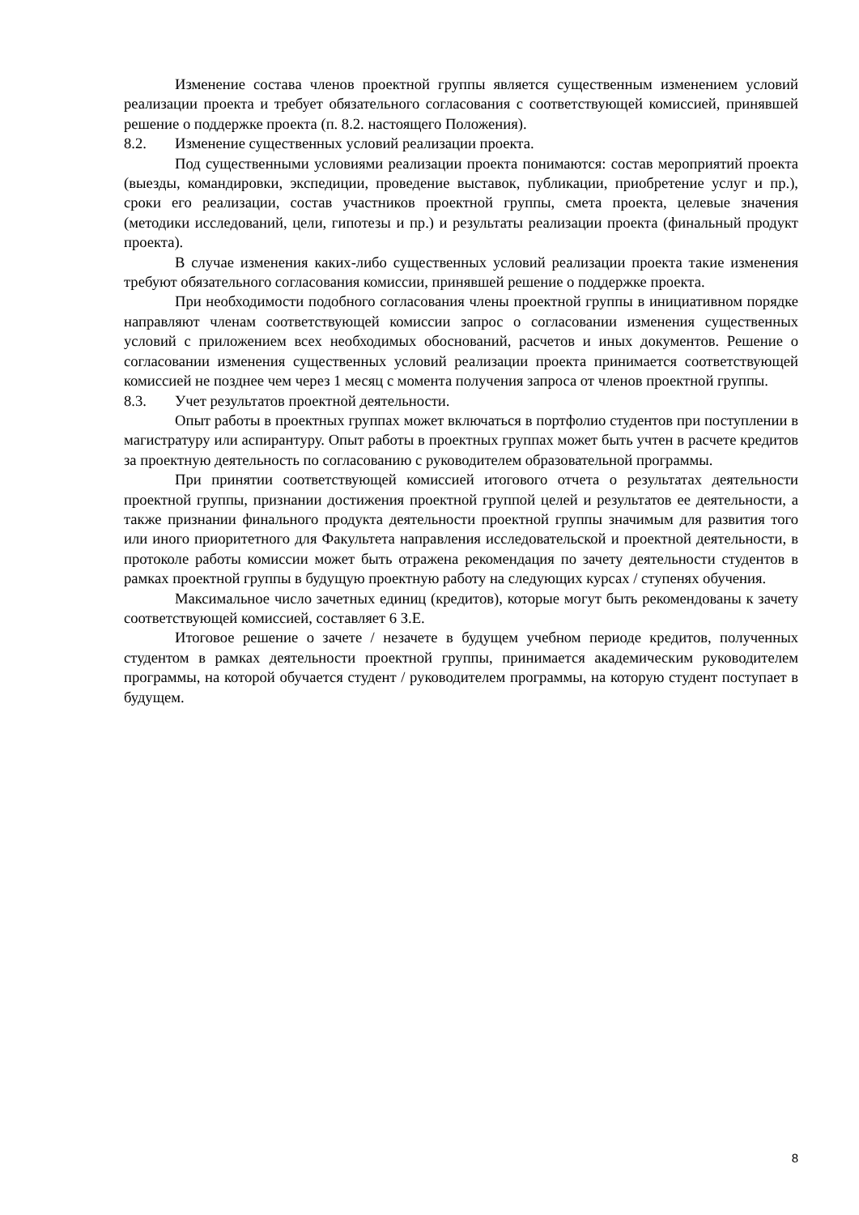Изменение состава членов проектной группы является существенным изменением условий реализации проекта и требует обязательного согласования с соответствующей комиссией, принявшей решение о поддержке проекта (п. 8.2. настоящего Положения).
8.2. Изменение существенных условий реализации проекта.
Под существенными условиями реализации проекта понимаются: состав мероприятий проекта (выезды, командировки, экспедиции, проведение выставок, публикации, приобретение услуг и пр.), сроки его реализации, состав участников проектной группы, смета проекта, целевые значения (методики исследований, цели, гипотезы и пр.) и результаты реализации проекта (финальный продукт проекта).
В случае изменения каких-либо существенных условий реализации проекта такие изменения требуют обязательного согласования комиссии, принявшей решение о поддержке проекта.
При необходимости подобного согласования члены проектной группы в инициативном порядке направляют членам соответствующей комиссии запрос о согласовании изменения существенных условий с приложением всех необходимых обоснований, расчетов и иных документов. Решение о согласовании изменения существенных условий реализации проекта принимается соответствующей комиссией не позднее чем через 1 месяц с момента получения запроса от членов проектной группы.
8.3. Учет результатов проектной деятельности.
Опыт работы в проектных группах может включаться в портфолио студентов при поступлении в магистратуру или аспирантуру. Опыт работы в проектных группах может быть учтен в расчете кредитов за проектную деятельность по согласованию с руководителем образовательной программы.
При принятии соответствующей комиссией итогового отчета о результатах деятельности проектной группы, признании достижения проектной группой целей и результатов ее деятельности, а также признании финального продукта деятельности проектной группы значимым для развития того или иного приоритетного для Факультета направления исследовательской и проектной деятельности, в протоколе работы комиссии может быть отражена рекомендация по зачету деятельности студентов в рамках проектной группы в будущую проектную работу на следующих курсах / ступенях обучения.
Максимальное число зачетных единиц (кредитов), которые могут быть рекомендованы к зачету соответствующей комиссией, составляет 6 З.Е.
Итоговое решение о зачете / незачете в будущем учебном периоде кредитов, полученных студентом в рамках деятельности проектной группы, принимается академическим руководителем программы, на которой обучается студент / руководителем программы, на которую студент поступает в будущем.
8